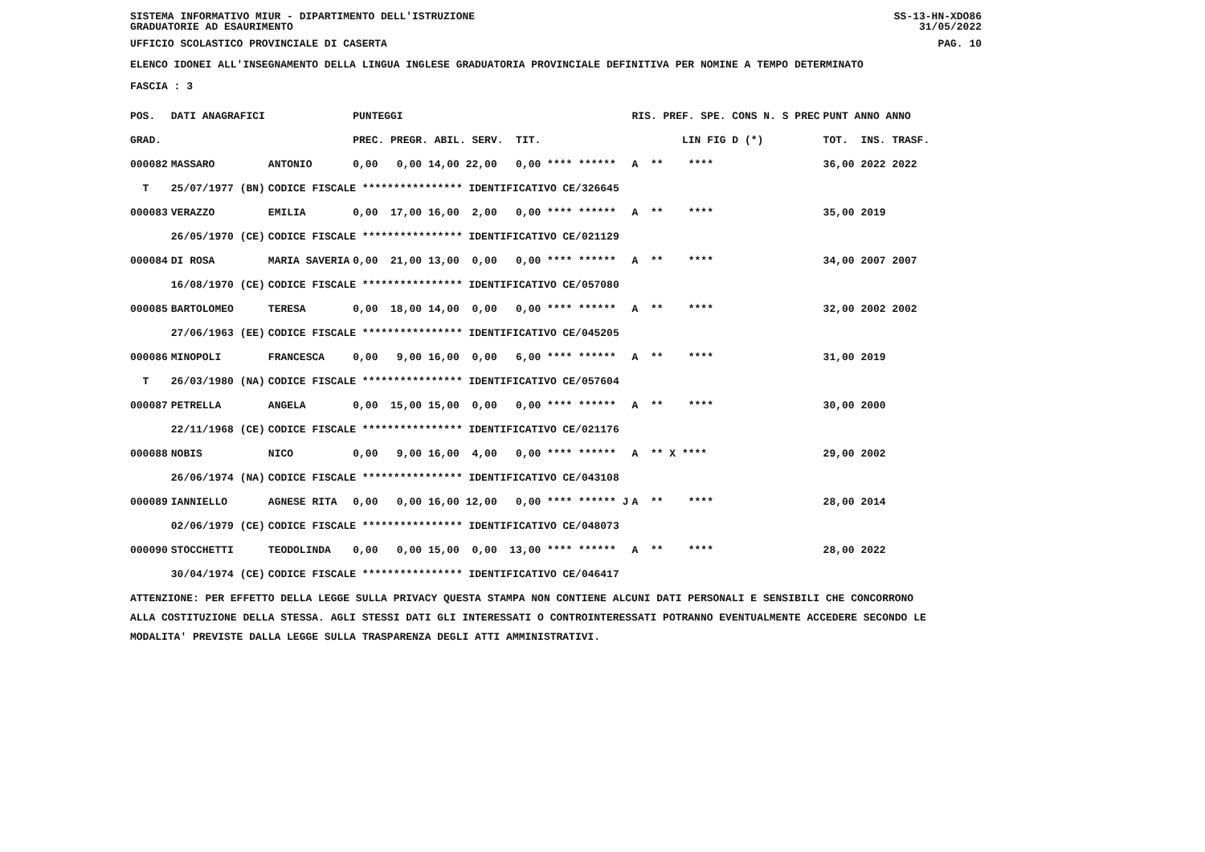SISTEMA INFORMATIVO MIUR - DIPARTIMENTO DELL'ISTRUZIONE
GRADUATORIE AD ESAURIMENTO SS-13-HN-XDO86
31/05/2022
UFFICIO SCOLASTICO PROVINCIALE DI CASERTA PAG. 10
ELENCO IDONEI ALL'INSEGNAMENTO DELLA LINGUA INGLESE GRADUATORIA PROVINCIALE DEFINITIVA PER NOMINE A TEMPO DETERMINATO
FASCIA : 3
| POS. | DATI ANAGRAFICI | | PUNTEGGI | RIS. PREF. SPE. CONS N. S PREC | PUNT ANNO ANNO |
| --- | --- | --- | --- | --- | --- |
| GRAD. | | | PREC. PREGR. ABIL. SERV. TIT. | LIN FIG D (*) | TOT. INS. TRASF. |
| 000082 | MASSARO | ANTONIO | 0,00 0,00 14,00 22,00 0,00 **** ****** | A ** **** | 36,00 2022 2022 |
| T | 25/07/1977 (BN) | CODICE FISCALE **************** IDENTIFICATIVO CE/326645 | | | |
| 000083 | VERAZZO | EMILIA | 0,00 17,00 16,00 2,00 0,00 **** ****** | A ** **** | 35,00 2019 |
| | 26/05/1970 (CE) | CODICE FISCALE **************** IDENTIFICATIVO CE/021129 | | | |
| 000084 | DI ROSA | MARIA SAVERIA | 0,00 21,00 13,00 0,00 0,00 **** ****** | A ** **** | 34,00 2007 2007 |
| | 16/08/1970 (CE) | CODICE FISCALE **************** IDENTIFICATIVO CE/057080 | | | |
| 000085 | BARTOLOMEO | TERESA | 0,00 18,00 14,00 0,00 0,00 **** ****** | A ** **** | 32,00 2002 2002 |
| | 27/06/1963 (EE) | CODICE FISCALE **************** IDENTIFICATIVO CE/045205 | | | |
| 000086 | MINOPOLI | FRANCESCA | 0,00 9,00 16,00 0,00 6,00 **** ****** | A ** **** | 31,00 2019 |
| T | 26/03/1980 (NA) | CODICE FISCALE **************** IDENTIFICATIVO CE/057604 | | | |
| 000087 | PETRELLA | ANGELA | 0,00 15,00 15,00 0,00 0,00 **** ****** | A ** **** | 30,00 2000 |
| | 22/11/1968 (CE) | CODICE FISCALE **************** IDENTIFICATIVO CE/021176 | | | |
| 000088 | NOBIS | NICO | 0,00 9,00 16,00 4,00 0,00 **** ****** | A ** X **** | 29,00 2002 |
| | 26/06/1974 (NA) | CODICE FISCALE **************** IDENTIFICATIVO CE/043108 | | | |
| 000089 | IANNIELLO | AGNESE RITA | 0,00 0,00 16,00 12,00 0,00 **** ****** J | A ** **** | 28,00 2014 |
| | 02/06/1979 (CE) | CODICE FISCALE **************** IDENTIFICATIVO CE/048073 | | | |
| 000090 | STOCCHETTI | TEODOLINDA | 0,00 0,00 15,00 0,00 13,00 **** ****** | A ** **** | 28,00 2022 |
| | 30/04/1974 (CE) | CODICE FISCALE **************** IDENTIFICATIVO CE/046417 | | | |
ATTENZIONE: PER EFFETTO DELLA LEGGE SULLA PRIVACY QUESTA STAMPA NON CONTIENE ALCUNI DATI PERSONALI E SENSIBILI CHE CONCORRONO
ALLA COSTITUZIONE DELLA STESSA. AGLI STESSI DATI GLI INTERESSATI O CONTROINTERESSATI POTRANNO EVENTUALMENTE ACCEDERE SECONDO LE
MODALITA' PREVISTE DALLA LEGGE SULLA TRASPARENZA DEGLI ATTI AMMINISTRATIVI.